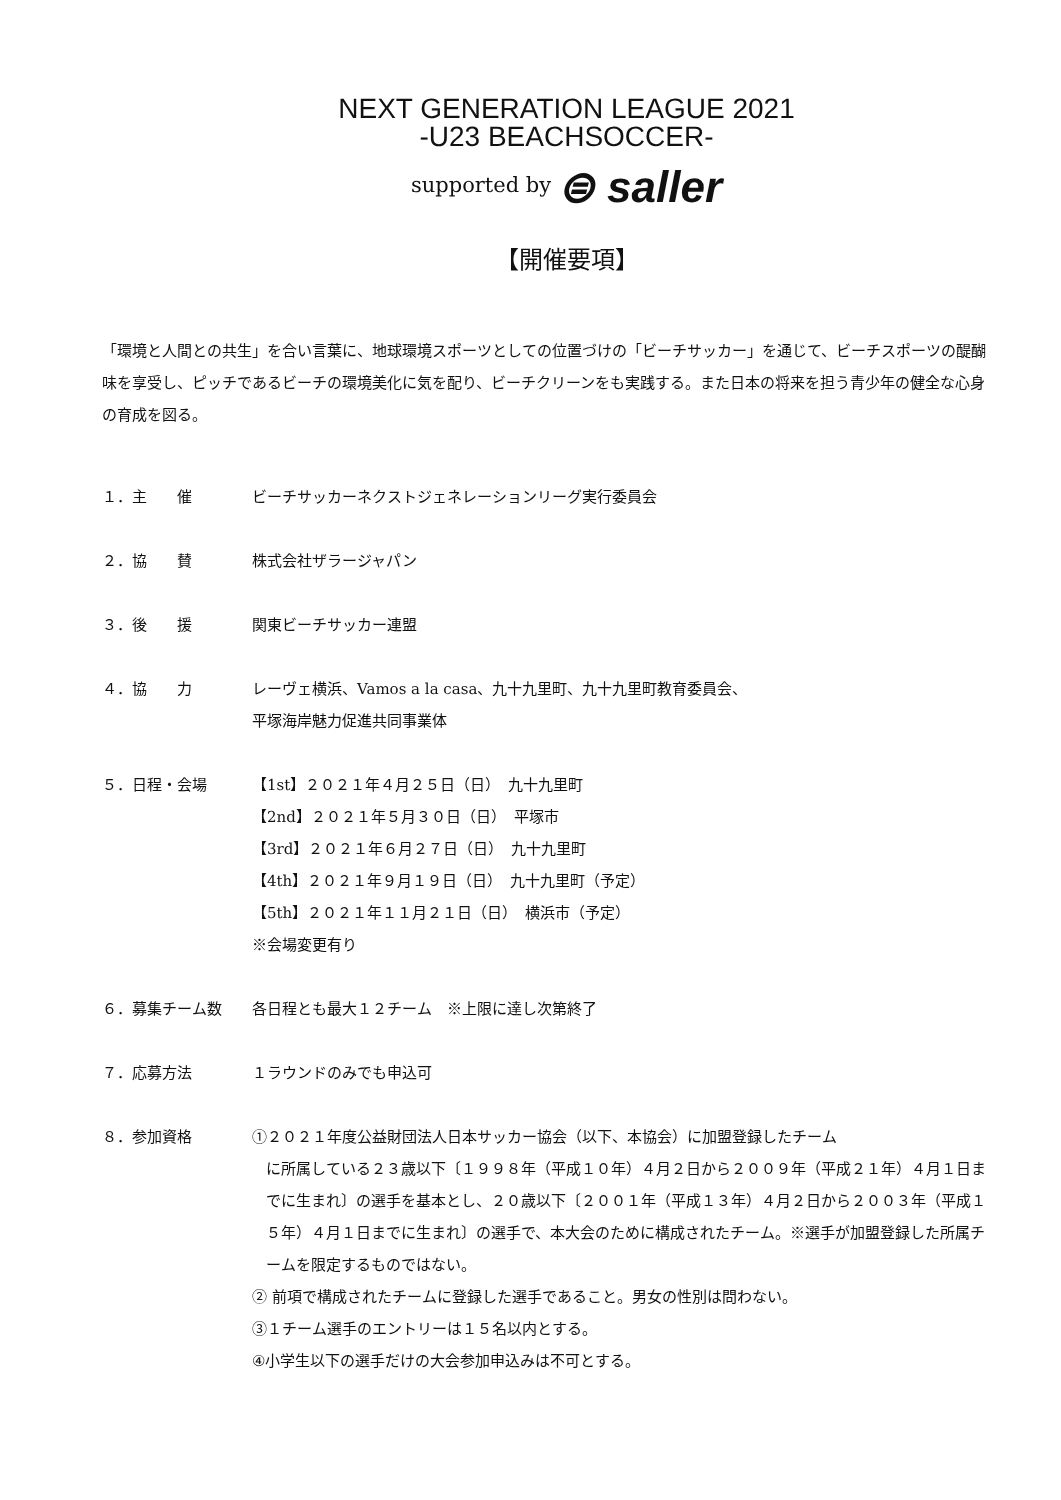NEXT GENERATION LEAGUE 2021
-U23 BEACHSOCCER-
supported by ⊜ saller
【開催要項】
「環境と人間との共生」を合い言葉に、地球環境スポーツとしての位置づけの「ビーチサッカー」を通じて、ビーチスポーツの醍醐味を享受し、ピッチであるビーチの環境美化に気を配り、ビーチクリーンをも実践する。また日本の将来を担う青少年の健全な心身の育成を図る。
１．主　　催 ビーチサッカーネクストジェネレーションリーグ実行委員会
２．協　　賛 株式会社ザラージャパン
３．後　　援 関東ビーチサッカー連盟
４．協　　力 レーヴェ横浜、Vamos a la casa、九十九里町、九十九里町教育委員会、
平塚海岸魅力促進共同事業体
５．日程・会場 【1st】２０２１年４月２５日（日）　九十九里町
【2nd】２０２１年５月３０日（日）　平塚市
【3rd】２０２１年６月２７日（日）　九十九里町
【4th】２０２１年９月１９日（日）　九十九里町（予定）
【5th】２０２１年１１月２１日（日）　横浜市（予定）
※会場変更有り
６．募集チーム数 各日程とも最大１２チーム　※上限に達し次第終了
７．応募方法 １ラウンドのみでも申込可
８．参加資格 ①２０２１年度公益財団法人日本サッカー協会（以下、本協会）に加盟登録したチーム
に所属している２３歳以下〔１９９８年（平成１０年）４月２日から２００９年（平成２１年）４月１日までに生まれ〕の選手を基本とし、２０歳以下〔２００１年（平成１３年）４月２日から２００３年（平成１５年）４月１日までに生まれ〕の選手で、本大会のために構成されたチーム。※選手が加盟登録した所属チームを限定するものではない。
② 前項で構成されたチームに登録した選手であること。男女の性別は問わない。
③１チーム選手のエントリーは１５名以内とする。
④小学生以下の選手だけの大会参加申込みは不可とする。